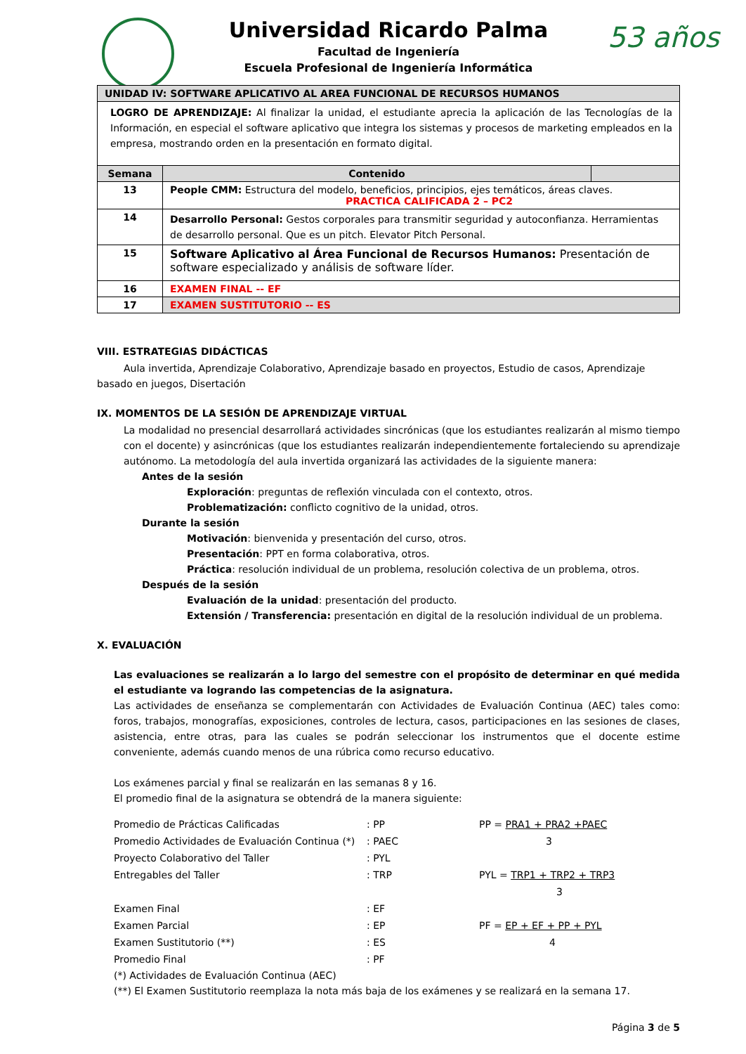53 años
Universidad Ricardo Palma
Facultad de Ingeniería
Escuela Profesional de Ingeniería Informática
| UNIDAD IV: SOFTWARE APLICATIVO AL AREA FUNCIONAL DE RECURSOS HUMANOS | | |
| --- | --- | --- |
| LOGRO DE APRENDIZAJE: Al finalizar la unidad, el estudiante aprecia la aplicación de las Tecnologías de la Información, en especial el software aplicativo que integra los sistemas y procesos de marketing empleados en la empresa, mostrando orden en la presentación en formato digital. | | |
| Semana | Contenido | |
| 13 | People CMM: Estructura del modelo, beneficios, principios, ejes temáticos, áreas claves. PRACTICA CALIFICADA 2 – PC2 | |
| 14 | Desarrollo Personal: Gestos corporales para transmitir seguridad y autoconfianza. Herramientas de desarrollo personal. Que es un pitch. Elevator Pitch Personal. | |
| 15 | Software Aplicativo al Área Funcional de Recursos Humanos: Presentación de software especializado y análisis de software líder. | |
| 16 | EXAMEN FINAL -- EF | |
| 17 | EXAMEN SUSTITUTORIO -- ES | |
VIII. ESTRATEGIAS DIDÁCTICAS
Aula invertida, Aprendizaje Colaborativo, Aprendizaje basado en proyectos, Estudio de casos, Aprendizaje basado en juegos, Disertación
IX. MOMENTOS DE LA SESIÓN DE APRENDIZAJE VIRTUAL
La modalidad no presencial desarrollará actividades sincrónicas (que los estudiantes realizarán al mismo tiempo con el docente) y asincrónicas (que los estudiantes realizarán independientemente fortaleciendo su aprendizaje autónomo. La metodología del aula invertida organizará las actividades de la siguiente manera:
Antes de la sesión
Exploración: preguntas de reflexión vinculada con el contexto, otros.
Problematización: conflicto cognitivo de la unidad, otros.
Durante la sesión
Motivación: bienvenida y presentación del curso, otros.
Presentación: PPT en forma colaborativa, otros.
Práctica: resolución individual de un problema, resolución colectiva de un problema, otros.
Después de la sesión
Evaluación de la unidad: presentación del producto.
Extensión / Transferencia: presentación en digital de la resolución individual de un problema.
X. EVALUACIÓN
Las evaluaciones se realizarán a lo largo del semestre con el propósito de determinar en qué medida el estudiante va logrando las competencias de la asignatura.
Las actividades de enseñanza se complementarán con Actividades de Evaluación Continua (AEC) tales como: foros, trabajos, monografías, exposiciones, controles de lectura, casos, participaciones en las sesiones de clases, asistencia, entre otras, para las cuales se podrán seleccionar los instrumentos que el docente estime conveniente, además cuando menos de una rúbrica como recurso educativo.
Los exámenes parcial y final se realizarán en las semanas 8 y 16.
El promedio final de la asignatura se obtendrá de la manera siguiente:
| Promedio de Prácticas Calificadas | : PP | PP = PRA1 + PRA2 +PAEC |
| Promedio Actividades de Evaluación Continua (*) | : PAEC | 3 |
| Proyecto Colaborativo del Taller | : PYL | |
| Entregables del Taller | : TRP | PYL = TRP1 + TRP2 + TRP3 |
| | | 3 |
| Examen Final | : EF | |
| Examen Parcial | : EP | PF = EP + EF + PP + PYL |
| Examen Sustitutorio (**) | : ES | 4 |
| Promedio Final | : PF | |
(*) Actividades de Evaluación Continua (AEC)
(**) El Examen Sustitutorio reemplaza la nota más baja de los exámenes y se realizará en la semana 17.
Página 3 de 5